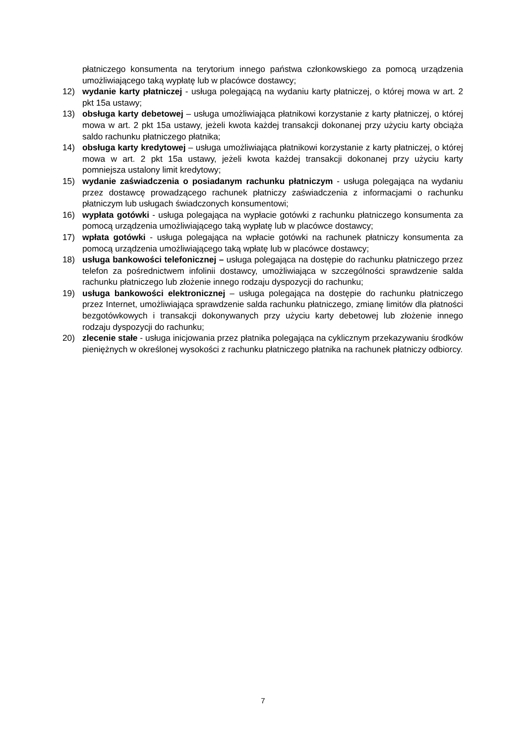płatniczego konsumenta na terytorium innego państwa członkowskiego za pomocą urządzenia umożliwiającego taką wypłatę lub w placówce dostawcy;
12) wydanie karty płatniczej - usługa polegającą na wydaniu karty płatniczej, o której mowa w art. 2 pkt 15a ustawy;
13) obsługa karty debetowej – usługa umożliwiająca płatnikowi korzystanie z karty płatniczej, o której mowa w art. 2 pkt 15a ustawy, jeżeli kwota każdej transakcji dokonanej przy użyciu karty obciąża saldo rachunku płatniczego płatnika;
14) obsługa karty kredytowej – usługa umożliwiająca płatnikowi korzystanie z karty płatniczej, o której mowa w art. 2 pkt 15a ustawy, jeżeli kwota każdej transakcji dokonanej przy użyciu karty pomniejsza ustalony limit kredytowy;
15) wydanie zaświadczenia o posiadanym rachunku płatniczym - usługa polegająca na wydaniu przez dostawcę prowadzącego rachunek płatniczy zaświadczenia z informacjami o rachunku płatniczym lub usługach świadczonych konsumentowi;
16) wypłata gotówki - usługa polegająca na wypłacie gotówki z rachunku płatniczego konsumenta za pomocą urządzenia umożliwiającego taką wypłatę lub w placówce dostawcy;
17) wpłata gotówki - usługa polegająca na wpłacie gotówki na rachunek płatniczy konsumenta za pomocą urządzenia umożliwiającego taką wpłatę lub w placówce dostawcy;
18) usługa bankowości telefonicznej – usługa polegająca na dostępie do rachunku płatniczego przez telefon za pośrednictwem infolinii dostawcy, umożliwiająca w szczególności sprawdzenie salda rachunku płatniczego lub złożenie innego rodzaju dyspozycji do rachunku;
19) usługa bankowości elektronicznej – usługa polegająca na dostępie do rachunku płatniczego przez Internet, umożliwiająca sprawdzenie salda rachunku płatniczego, zmianę limitów dla płatności bezgotówkowych i transakcji dokonywanych przy użyciu karty debetowej lub złożenie innego rodzaju dyspozycji do rachunku;
20) zlecenie stałe - usługa inicjowania przez płatnika polegająca na cyklicznym przekazywaniu środków pieniężnych w określonej wysokości z rachunku płatniczego płatnika na rachunek płatniczy odbiorcy.
7